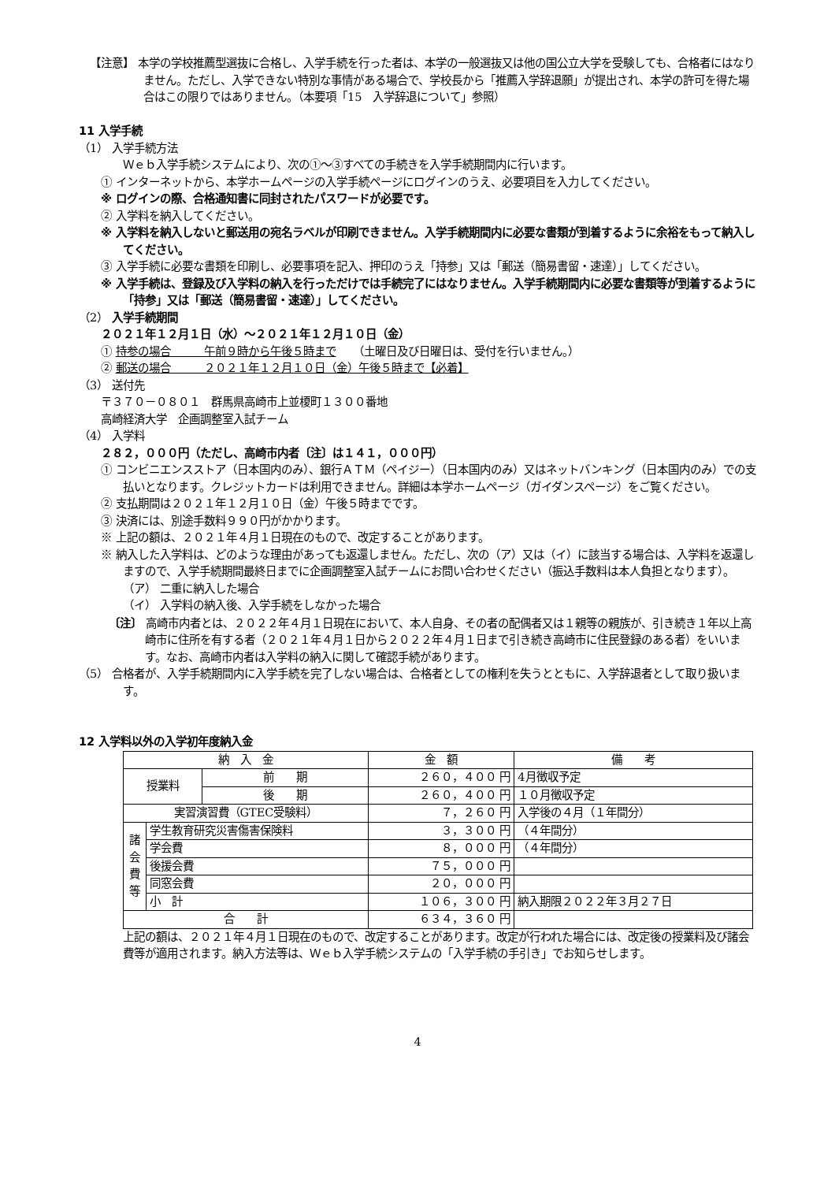【注意】 本学の学校推薦型選抜に合格し、入学手続を行った者は、本学の一般選抜又は他の国公立大学を受験しても、合格者にはなりません。ただし、入学できない特別な事情がある場合で、学校長から「推薦入学辞退願」が提出され、本学の許可を得た場合はこの限りではありません。（本要項「15　入学辞退について」参照）
11 入学手続
（1） 入学手続方法
Ｗｅｂ入学手続システムにより、次の①～③すべての手続きを入学手続期間内に行います。
① インターネットから、本学ホームページの入学手続ページにログインのうえ、必要項目を入力してください。
※ ログインの際、合格通知書に同封されたパスワードが必要です。
② 入学料を納入してください。
※ 入学料を納入しないと郵送用の宛名ラベルが印刷できません。入学手続期間内に必要な書類が到着するように余裕をもって納入してください。
③ 入学手続に必要な書類を印刷し、必要事項を記入、押印のうえ「持参」又は「郵送（簡易書留・速達）」してください。
※ 入学手続は、登録及び入学料の納入を行っただけでは手続完了にはなりません。入学手続期間内に必要な書類等が到着するように「持参」又は「郵送（簡易書留・速達）」してください。
（2） 入学手続期間
２０２１年１２月１日（水）～２０２１年１２月１０日（金）
① 持参の場合　　　午前９時から午後５時まで　　（土曜日及び日曜日は、受付を行いません。）
② 郵送の場合　　　２０２１年１２月１０日（金）午後５時まで【必着】
（3） 送付先
〒３７０－０８０１　群馬県高崎市上並榎町１３００番地
高崎経済大学　企画調整室入試チーム
（4） 入学料
２８２，０００円（ただし、高崎市内者〔注〕は１４１，０００円）
① コンビニエンスストア（日本国内のみ）、銀行ＡＴＭ（ペイジー）（日本国内のみ）又はネットバンキング（日本国内のみ）での支払いとなります。クレジットカードは利用できません。詳細は本学ホームページ（ガイダンスページ）をご覧ください。
② 支払期間は２０２１年１２月１０日（金）午後５時までです。
③ 決済には、別途手数料９９０円がかかります。
※ 上記の額は、２０２１年４月１日現在のもので、改定することがあります。
※ 納入した入学料は、どのような理由があっても返還しません。ただし、次の（ア）又は（イ）に該当する場合は、入学料を返還しますので、入学手続期間最終日までに企画調整室入試チームにお問い合わせください（振込手数料は本人負担となります）。
（ア） 二重に納入した場合
（イ） 入学料の納入後、入学手続をしなかった場合
〔注〕 高崎市内者とは、２０２２年４月１日現在において、本人自身、その者の配偶者又は１親等の親族が、引き続き１年以上高崎市に住所を有する者（２０２１年４月１日から２０２２年４月１日まで引き続き高崎市に住民登録のある者）をいいます。なお、高崎市内者は入学料の納入に関して確認手続があります。
（5） 合格者が、入学手続期間内に入学手続を完了しない場合は、合格者としての権利を失うとともに、入学辞退者として取り扱います。
12 入学料以外の入学初年度納入金
| 納 入 金 | | | 金 額 | 備 考 |
| 授業料 | | 前 期 | ２６０，４００ 円 | 4月徴収予定 |
| | | 後 期 | ２６０，４００ 円 | １０月徴収予定 |
| 実習演習費（GTEC受験料） | | | ７，２６０ 円 | 入学後の４月（１年間分） |
| 諸 会 費 等 | 学生教育研究災害傷害保険料 | | ３，３００ 円 | （４年間分） |
| | 学会費 | | ８，０００ 円 | （４年間分） |
| | 後援会費 | | ７５，０００ 円 | |
| | 同窓会費 | | ２０，０００ 円 | |
| | 小 計 | | １０６，３００ 円 | 納入期限２０２２年３月２７日 |
| 合 計 | | | ６３４，３６０ 円 | |
上記の額は、２０２１年４月１日現在のもので、改定することがあります。改定が行われた場合には、改定後の授業料及び諸会費等が適用されます。納入方法等は、Ｗｅｂ入学手続システムの「入学手続の手引き」でお知らせします。
4